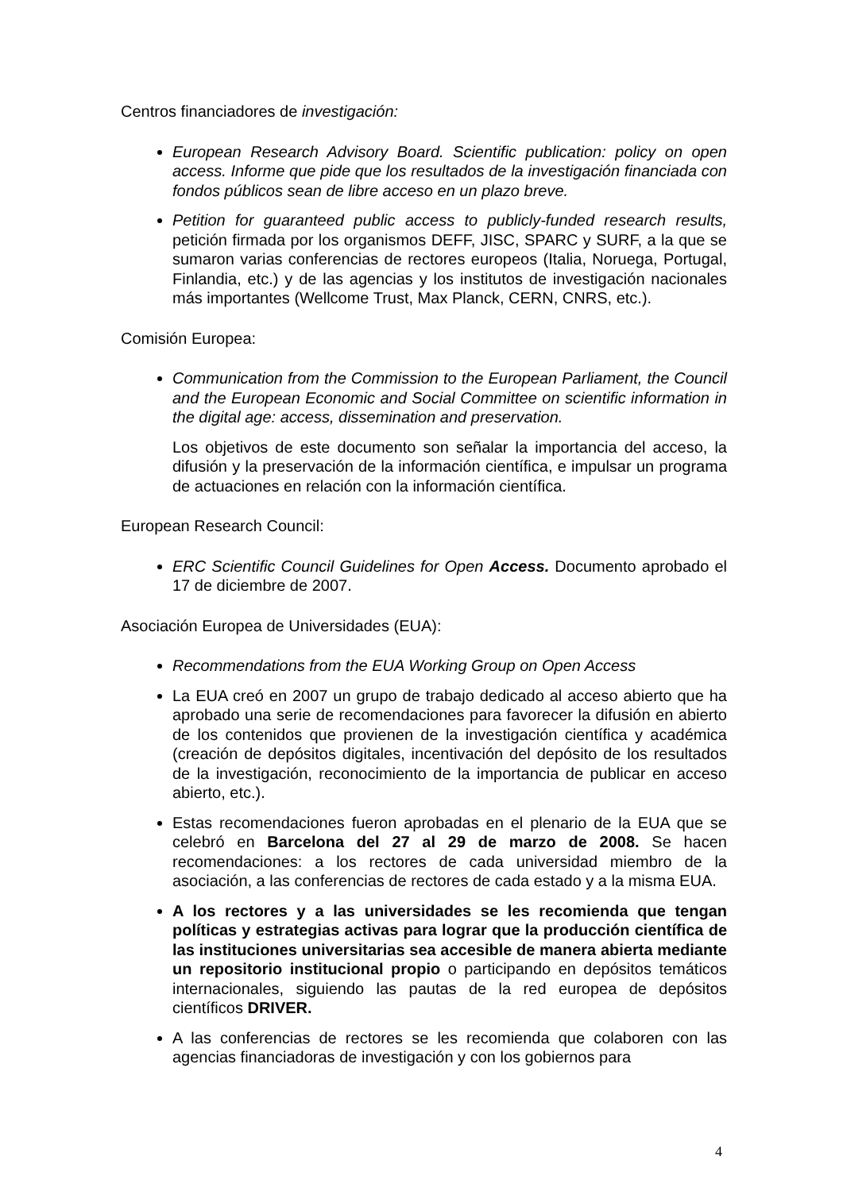Centros financiadores de investigación:
European Research Advisory Board. Scientific publication: policy on open access. Informe que pide que los resultados de la investigación financiada con fondos públicos sean de libre acceso en un plazo breve.
Petition for guaranteed public access to publicly-funded research results, petición firmada por los organismos DEFF, JISC, SPARC y SURF, a la que se sumaron varias conferencias de rectores europeos (Italia, Noruega, Portugal, Finlandia, etc.) y de las agencias y los institutos de investigación nacionales más importantes (Wellcome Trust, Max Planck, CERN, CNRS, etc.).
Comisión Europea:
Communication from the Commission to the European Parliament, the Council and the European Economic and Social Committee on scientific information in the digital age: access, dissemination and preservation.
Los objetivos de este documento son señalar la importancia del acceso, la difusión y la preservación de la información científica, e impulsar un programa de actuaciones en relación con la información científica.
European Research Council:
ERC Scientific Council Guidelines for Open Access. Documento aprobado el 17 de diciembre de 2007.
Asociación Europea de Universidades (EUA):
Recommendations from the EUA Working Group on Open Access
La EUA creó en 2007 un grupo de trabajo dedicado al acceso abierto que ha aprobado una serie de recomendaciones para favorecer la difusión en abierto de los contenidos que provienen de la investigación científica y académica (creación de depósitos digitales, incentivación del depósito de los resultados de la investigación, reconocimiento de la importancia de publicar en acceso abierto, etc.).
Estas recomendaciones fueron aprobadas en el plenario de la EUA que se celebró en Barcelona del 27 al 29 de marzo de 2008. Se hacen recomendaciones: a los rectores de cada universidad miembro de la asociación, a las conferencias de rectores de cada estado y a la misma EUA.
A los rectores y a las universidades se les recomienda que tengan políticas y estrategias activas para lograr que la producción científica de las instituciones universitarias sea accesible de manera abierta mediante un repositorio institucional propio o participando en depósitos temáticos internacionales, siguiendo las pautas de la red europea de depósitos científicos DRIVER.
A las conferencias de rectores se les recomienda que colaboren con las agencias financiadoras de investigación y con los gobiernos para
4